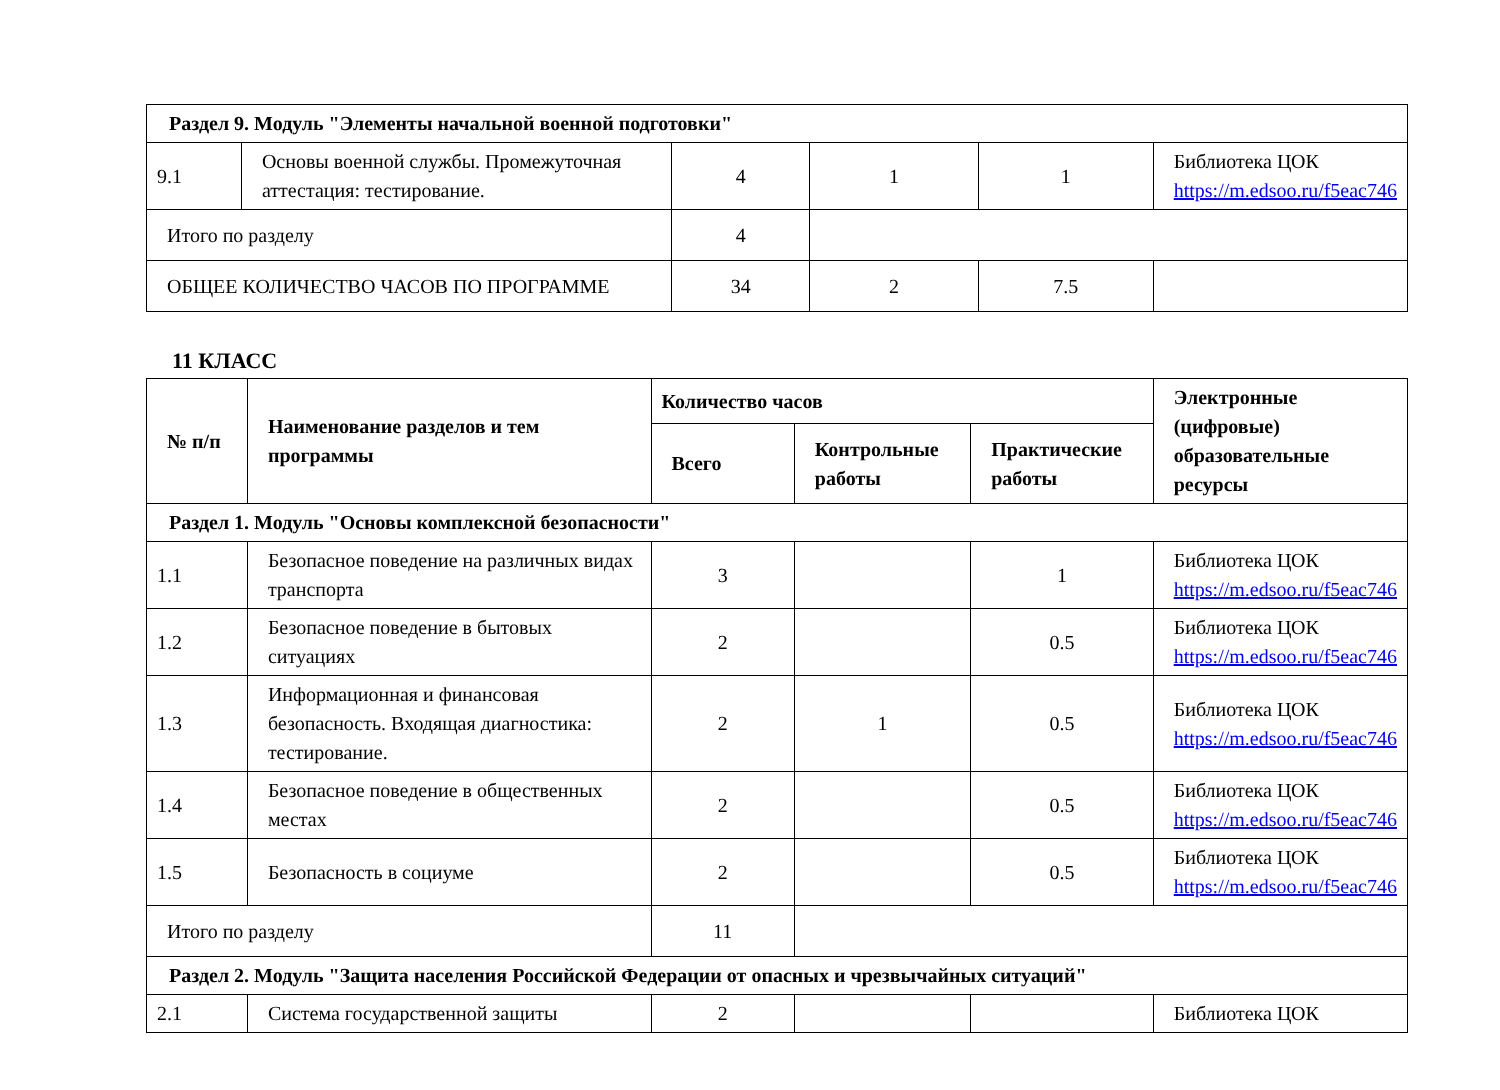| Раздел 9. Модуль "Элементы начальной военной подготовки" | | | | | |
| 9.1 | Основы военной службы. Промежуточная аттестация: тестирование. | 4 | 1 | 1 | Библиотека ЦОК https://m.edsoo.ru/f5eac746 |
| Итого по разделу | | 4 | | | |
| ОБЩЕЕ КОЛИЧЕСТВО ЧАСОВ ПО ПРОГРАММЕ | | 34 | 2 | 7.5 | |
11 КЛАСС
| № п/п | Наименование разделов и тем программы | Количество часов | | | Электронные (цифровые) образовательные ресурсы |
| --- | --- | --- | --- | --- | --- |
| | | Всего | Контрольные работы | Практические работы | |
| Раздел 1. Модуль "Основы комплексной безопасности" | | | | | |
| 1.1 | Безопасное поведение на различных видах транспорта | 3 | | 1 | Библиотека ЦОК https://m.edsoo.ru/f5eac746 |
| 1.2 | Безопасное поведение в бытовых ситуациях | 2 | | 0.5 | Библиотека ЦОК https://m.edsoo.ru/f5eac746 |
| 1.3 | Информационная и финансовая безопасность. Входящая диагностика: тестирование. | 2 | 1 | 0.5 | Библиотека ЦОК https://m.edsoo.ru/f5eac746 |
| 1.4 | Безопасное поведение в общественных местах | 2 | | 0.5 | Библиотека ЦОК https://m.edsoo.ru/f5eac746 |
| 1.5 | Безопасность в социуме | 2 | | 0.5 | Библиотека ЦОК https://m.edsoo.ru/f5eac746 |
| Итого по разделу | | 11 | | | |
| Раздел 2. Модуль "Защита населения Российской Федерации от опасных и чрезвычайных ситуаций" | | | | | |
| 2.1 | Система государственной защиты | 2 | | | Библиотека ЦОК |